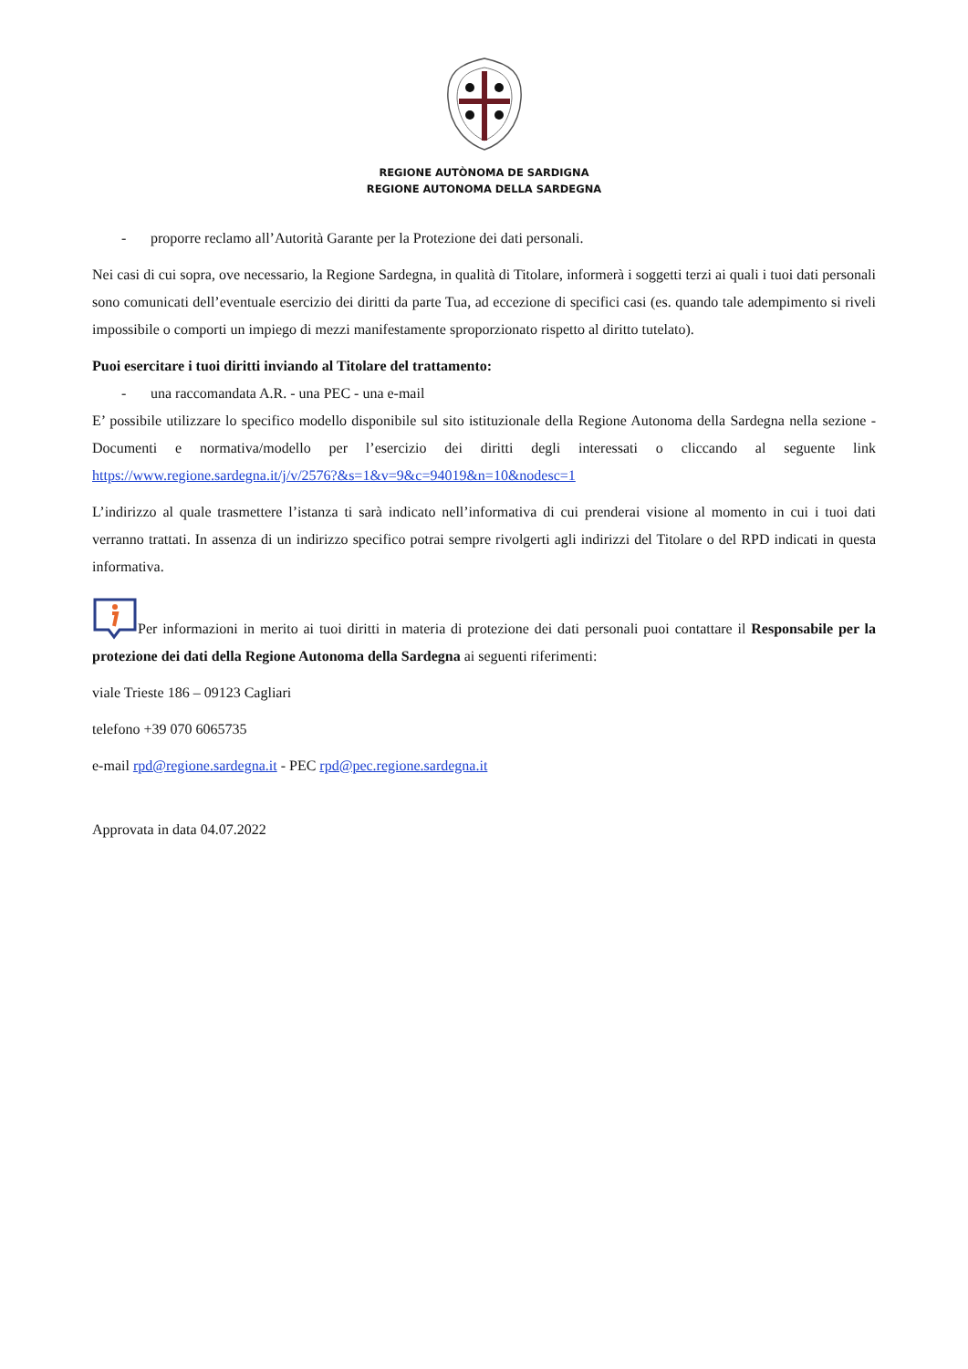REGIONE AUTÒNOMA DE SARDIGNA
REGIONE AUTONOMA DELLA SARDEGNA
- proporre reclamo all’Autorità Garante per la Protezione dei dati personali.
Nei casi di cui sopra, ove necessario, la Regione Sardegna, in qualità di Titolare, informerà i soggetti terzi ai quali i tuoi dati personali sono comunicati dell’eventuale esercizio dei diritti da parte Tua, ad eccezione di specifici casi (es. quando tale adempimento si riveli impossibile o comporti un impiego di mezzi manifestamente sproporzionato rispetto al diritto tutelato).
Puoi esercitare i tuoi diritti inviando al Titolare del trattamento:
- una raccomandata A.R. - una PEC - una e-mail
E’ possibile utilizzare lo specifico modello disponibile sul sito istituzionale della Regione Autonoma della Sardegna nella sezione - Documenti e normativa/modello per l’esercizio dei diritti degli interessati o cliccando al seguente link https://www.regione.sardegna.it/j/v/2576?&s=1&v=9&c=94019&n=10&nodesc=1
L’indirizzo al quale trasmettere l’istanza ti sarà indicato nell’informativa di cui prenderai visione al momento in cui i tuoi dati verranno trattati. In assenza di un indirizzo specifico potrai sempre rivolgerti agli indirizzi del Titolare o del RPD indicati in questa informativa.
Per informazioni in merito ai tuoi diritti in materia di protezione dei dati personali puoi contattare il Responsabile per la protezione dei dati della Regione Autonoma della Sardegna ai seguenti riferimenti:
viale Trieste 186 – 09123 Cagliari
telefono +39 070 6065735
e-mail rpd@regione.sardegna.it - PEC rpd@pec.regione.sardegna.it
Approvata in data 04.07.2022